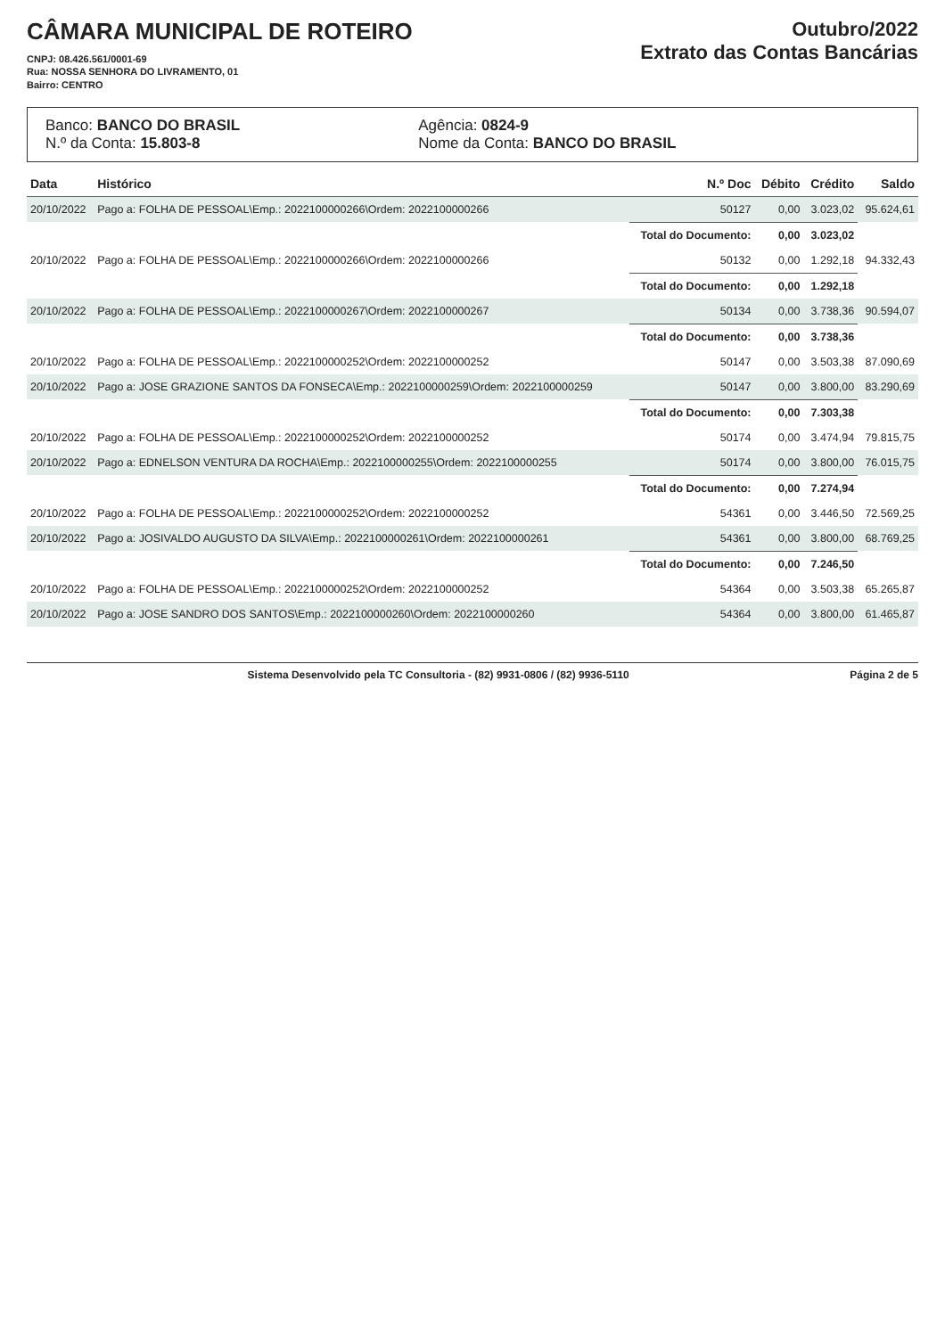CÂMARA MUNICIPAL DE ROTEIRO
CNPJ: 08.426.561/0001-69
Rua: NOSSA SENHORA DO LIVRAMENTO, 01
Bairro: CENTRO
Outubro/2022
Extrato das Contas Bancárias
Banco: BANCO DO BRASIL
N.º da Conta: 15.803-8
Agência: 0824-9
Nome da Conta: BANCO DO BRASIL
| Data | Histórico | N.º Doc | Débito | Crédito | Saldo |
| --- | --- | --- | --- | --- | --- |
| 20/10/2022 | Pago a: FOLHA DE PESSOAL\Emp.: 2022100000266\Ordem: 2022100000266 | 50127 | 0,00 | 3.023,02 | 95.624,61 |
| | | Total do Documento: | 0,00 | 3.023,02 | |
| 20/10/2022 | Pago a: FOLHA DE PESSOAL\Emp.: 2022100000266\Ordem: 2022100000266 | 50132 | 0,00 | 1.292,18 | 94.332,43 |
| | | Total do Documento: | 0,00 | 1.292,18 | |
| 20/10/2022 | Pago a: FOLHA DE PESSOAL\Emp.: 2022100000267\Ordem: 2022100000267 | 50134 | 0,00 | 3.738,36 | 90.594,07 |
| | | Total do Documento: | 0,00 | 3.738,36 | |
| 20/10/2022 | Pago a: FOLHA DE PESSOAL\Emp.: 2022100000252\Ordem: 2022100000252 | 50147 | 0,00 | 3.503,38 | 87.090,69 |
| 20/10/2022 | Pago a: JOSE GRAZIONE SANTOS DA FONSECA\Emp.: 2022100000259\Ordem: 2022100000259 | 50147 | 0,00 | 3.800,00 | 83.290,69 |
| | | Total do Documento: | 0,00 | 7.303,38 | |
| 20/10/2022 | Pago a: FOLHA DE PESSOAL\Emp.: 2022100000252\Ordem: 2022100000252 | 50174 | 0,00 | 3.474,94 | 79.815,75 |
| 20/10/2022 | Pago a: EDNELSON VENTURA DA ROCHA\Emp.: 2022100000255\Ordem: 2022100000255 | 50174 | 0,00 | 3.800,00 | 76.015,75 |
| | | Total do Documento: | 0,00 | 7.274,94 | |
| 20/10/2022 | Pago a: FOLHA DE PESSOAL\Emp.: 2022100000252\Ordem: 2022100000252 | 54361 | 0,00 | 3.446,50 | 72.569,25 |
| 20/10/2022 | Pago a: JOSIVALDO AUGUSTO DA SILVA\Emp.: 2022100000261\Ordem: 2022100000261 | 54361 | 0,00 | 3.800,00 | 68.769,25 |
| | | Total do Documento: | 0,00 | 7.246,50 | |
| 20/10/2022 | Pago a: FOLHA DE PESSOAL\Emp.: 2022100000252\Ordem: 2022100000252 | 54364 | 0,00 | 3.503,38 | 65.265,87 |
| 20/10/2022 | Pago a: JOSE SANDRO DOS SANTOS\Emp.: 2022100000260\Ordem: 2022100000260 | 54364 | 0,00 | 3.800,00 | 61.465,87 |
Sistema Desenvolvido pela TC Consultoria - (82) 9931-0806 / (82) 9936-5110 Página 2 de 5